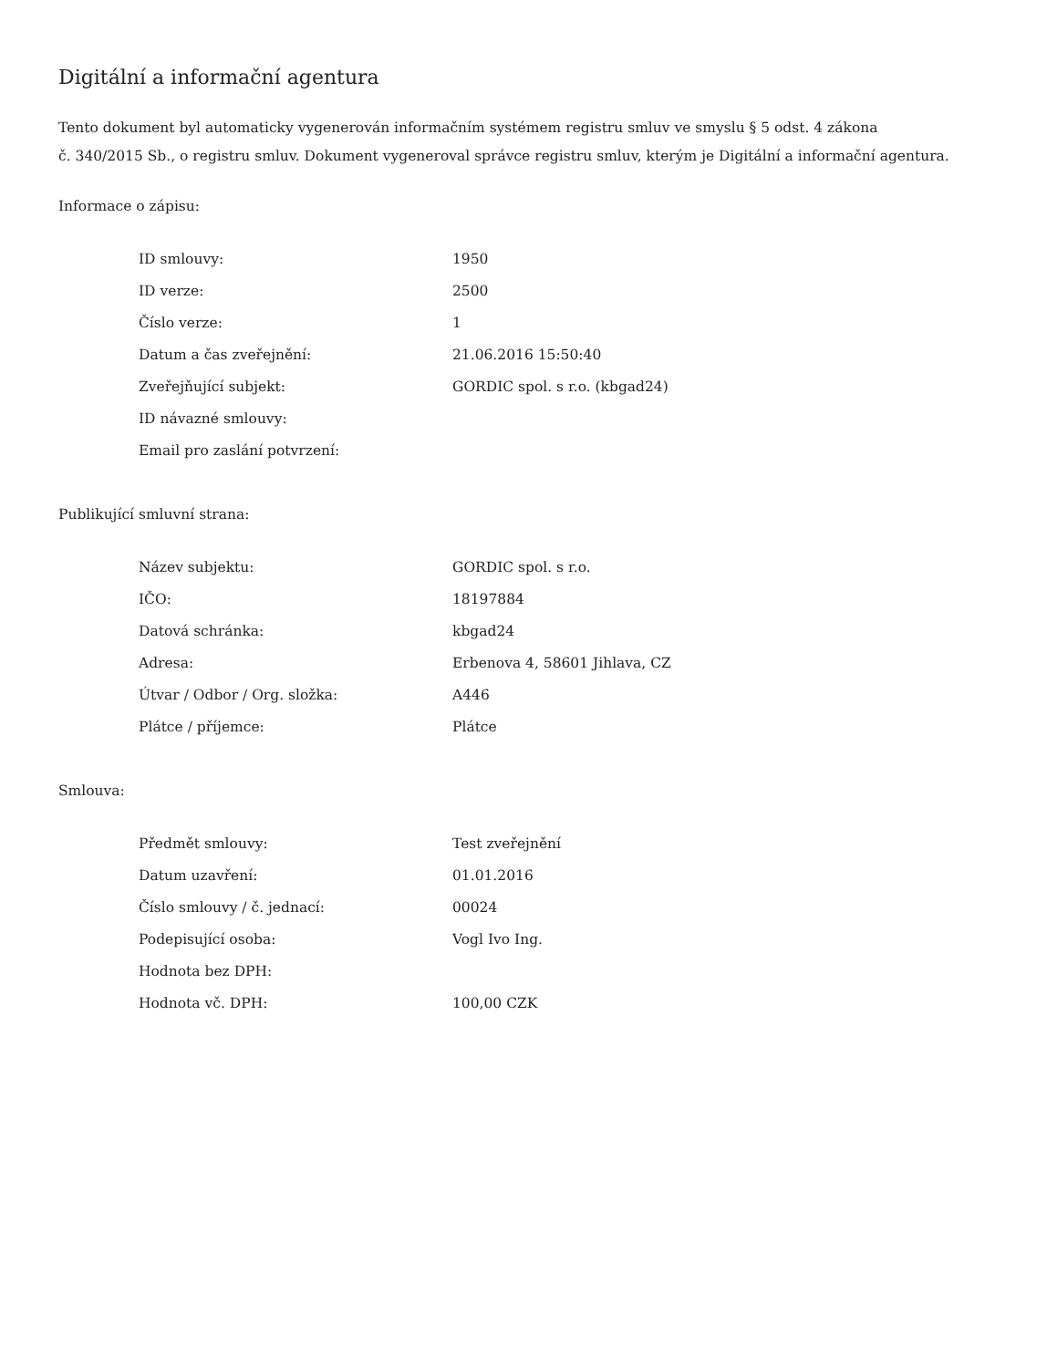Digitální a informační agentura
Tento dokument byl automaticky vygenerován informačním systémem registru smluv ve smyslu § 5 odst. 4 zákona
č. 340/2015 Sb., o registru smluv. Dokument vygeneroval správce registru smluv, kterým je Digitální a informační agentura.
Informace o zápisu:
| ID smlouvy: | 1950 |
| ID verze: | 2500 |
| Číslo verze: | 1 |
| Datum a čas zveřejnění: | 21.06.2016 15:50:40 |
| Zveřejňující subjekt: | GORDIC spol. s r.o. (kbgad24) |
| ID návazné smlouvy: | |
| Email pro zaslání potvrzení: | |
Publikující smluvní strana:
| Název subjektu: | GORDIC spol. s r.o. |
| IČO: | 18197884 |
| Datová schránka: | kbgad24 |
| Adresa: | Erbenova 4, 58601 Jihlava, CZ |
| Útvar / Odbor / Org. složka: | A446 |
| Plátce / příjemce: | Plátce |
Smlouva:
| Předmět smlouvy: | Test zveřejnění |
| Datum uzavření: | 01.01.2016 |
| Číslo smlouvy / č. jednací: | 00024 |
| Podepisující osoba: | Vogl Ivo Ing. |
| Hodnota bez DPH: | |
| Hodnota vč. DPH: | 100,00 CZK |